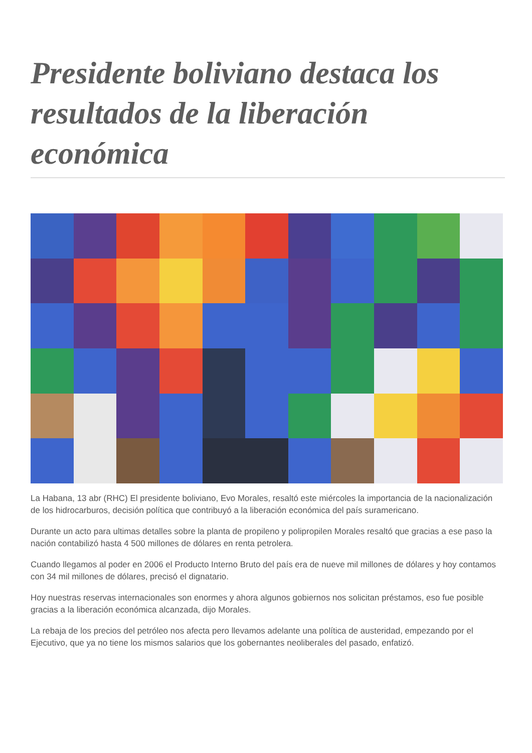Presidente boliviano destaca los resultados de la liberación económica
La Habana, 13 abr (RHC) El presidente boliviano, Evo Morales, resaltó este miércoles la importancia de la nacionalización de los hidrocarburos, decisión política que contribuyó a la liberación económica del país suramericano.
Durante un acto para ultimas detalles sobre la planta de propileno y polipropilen Morales resaltó que gracias a ese paso la nación contabilizó hasta 4 500 millones de dólares en renta petrolera.
Cuando llegamos al poder en 2006 el Producto Interno Bruto del país era de nueve mil millones de dólares y hoy contamos con 34 mil millones de dólares, precisó el dignatario.
Hoy nuestras reservas internacionales son enormes y ahora algunos gobiernos nos solicitan préstamos, eso fue posible gracias a la liberación económica alcanzada, dijo Morales.
La rebaja de los precios del petróleo nos afecta pero llevamos adelante una política de austeridad, empezando por el Ejecutivo, que ya no tiene los mismos salarios que los gobernantes neoliberales del pasado, enfatizó.